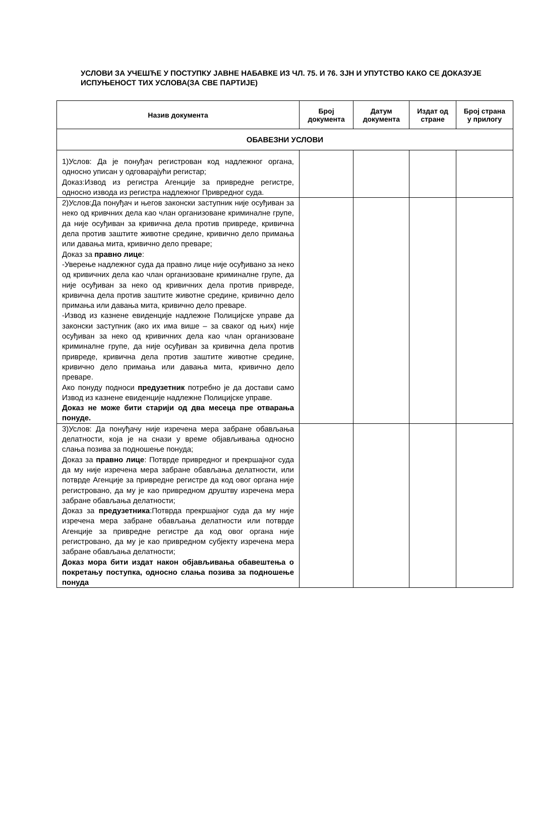УСЛОВИ ЗА УЧЕШЋЕ У ПОСТУПКУ ЈАВНЕ НАБАВКЕ ИЗ ЧЛ. 75. И 76. ЗЈН И УПУТСТВО КАКО СЕ ДОКАЗУЈЕ ИСПУЊЕНОСТ ТИХ УСЛОВА(ЗА СВЕ ПАРТИЈЕ)
| Назив документа | Број документа | Датум документа | Издат од стране | Број страна у прилогу |
| --- | --- | --- | --- | --- |
| ОБАВЕЗНИ УСЛОВИ | | | | |
| 1)Услов: Да је понуђач регистрован код надлежног органа, односно уписан у одговарајући регистар; Доказ:Извод из регистра Агенције за привредне регистре, односно извода из регистра надлежног Привредног суда. | | | | |
| 2)Услов:Да понуђач и његов законски заступник није осуђиван за неко од кривчних дела као члан организоване криминалне групе, да није осуђиван за кривична дела против привреде, кривична дела против заштите животне средине, кривично дело примања или давања мита, кривично дело преваре; Доказ за правно лице : -Уверење надлежног суда да правно лице није осуђивано за неко од кривичних дела као члан организоване криминалне групе, да није осуђиван за неко од кривичних дела против привреде, кривична дела против заштите животне средине, кривично дело примања или давања мита, кривично дело преваре. -Извод из казнене евиденције надлежне Полицијске управе да законски заступник (ако их има више – за сваког од њих) није осуђиван за неко од кривичних дела као члан организоване криминалне групе, да није осуђиван за кривична дела против привреде, кривична дела против заштите животне средине, кривично дело примања или давања мита, кривично дело преваре. Ако понуду подноси предузетник потребно је да достави само Извод из казнене евиденције надлежне Полицијске управе. Доказ не може бити старији од два месеца пре отварања понуде. | | | | |
| 3)Услов: Да понуђачу није изречена мера забране обављања делатности, која је на снази у време објављивања односно слања позива за подношење понуда; Доказ за правно лице : Потврде привредног и прекршајног суда да му није изречена мера забране обављања делатности, или потврде Агенције за привредне регистре да код овог органа није регистровано, да му је као привредном друштву изречена мера забране обављања делатности; Доказ за предузетника :Потврда прекршајног суда да му није изречена мера забране обављања делатности или потврде Агенције за привредне регистре да код овог органа није регистровано, да му је као привредном субјекту изречена мера забране обављања делатности; Доказ мора бити издат након објављивања обавештења о покретању поступка, односно слања позива за подношење понуда | | | | |